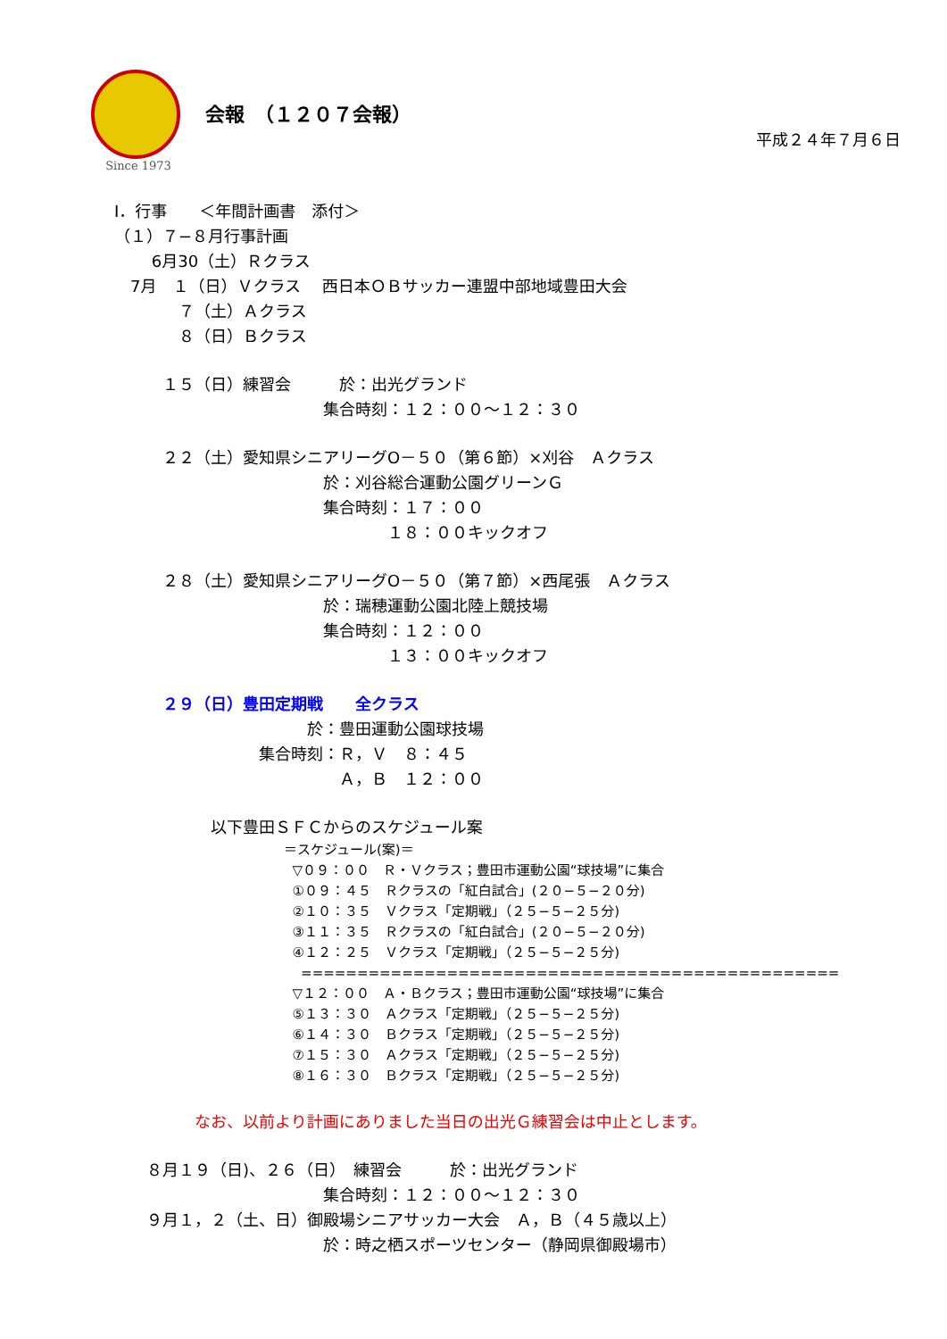Since 1973
会報　（１２０７会報）
平成２４年７月６日
Ⅰ．行事　　＜年間計画書　添付＞
（１）７−８月行事計画
　　 6月30（土）Ｒクラス
　7月　１（日）Ｖクラス　 西日本ＯＢサッカー連盟中部地域豊田大会
　　　　７（土）Ａクラス
　　　　８（日）Ｂクラス
　　　１５（日）練習会　　　於：出光グランド
　　　　　　　　　　　　　集合時刻：１２：００～１２：３０
　　　２２（土）愛知県シニアリーグO－５０（第６節）×刈谷　Ａクラス
　　　　　　　　　　　　　於：刈谷総合運動公園グリーンＧ
　　　　　　　　　　　　　集合時刻：１７：００
　　　　　　　　　　　　　　　　　１８：００キックオフ
　　　２８（土）愛知県シニアリーグO－５０（第７節）×西尾張　Ａクラス
　　　　　　　　　　　　　於：瑞穂運動公園北陸上競技場
　　　　　　　　　　　　　集合時刻：１２：００
　　　　　　　　　　　　　　　　　１３：００キックオフ
　　　２９（日）豊田定期戦　　全クラス
　　　　　　　　　　　　於：豊田運動公園球技場
　　　　　　　　　集合時刻：Ｒ，Ｖ　８：４５
　　　　　　　　　　　　　　Ａ，Ｂ　１２：００
　　　　　　以下豊田ＳＦＣからのスケジュール案
＝スケジュール(案)＝ ▽０９：００　Ｒ・Ｖクラス；豊田市運動公園“球技場”に集合 ①０９：４５　Ｒクラスの「紅白試合」(２０−５−２０分) ②１０：３５　Ｖクラス「定期戦」（２５−５−２５分) ③１１：３５　Ｒクラスの「紅白試合」(２０−５−２０分) ④１２：２５　Ｖクラス「定期戦」（２５−５−２５分) ================================================ ▽１２：００　Ａ・Ｂクラス；豊田市運動公園“球技場”に集合 ⑤１３：３０　Ａクラス「定期戦」（２５−５−２５分) ⑥１４：３０　Ｂクラス「定期戦」（２５−５−２５分) ⑦１５：３０　Ａクラス「定期戦」（２５−５−２５分) ⑧１６：３０　Ｂクラス「定期戦」（２５−５−２５分)
　　　　　なお、以前より計画にありました当日の出光Ｇ練習会は中止とします。
　　８月１９（日)、２６（日）　練習会　　　於：出光グランド
　　　　　　　　　　　　　集合時刻：１２：００～１２：３０
　　９月１，２（土、日）御殿場シニアサッカー大会　Ａ，Ｂ（４５歳以上）
　　　　　　　　　　　　　於：時之栖スポーツセンター（静岡県御殿場市）